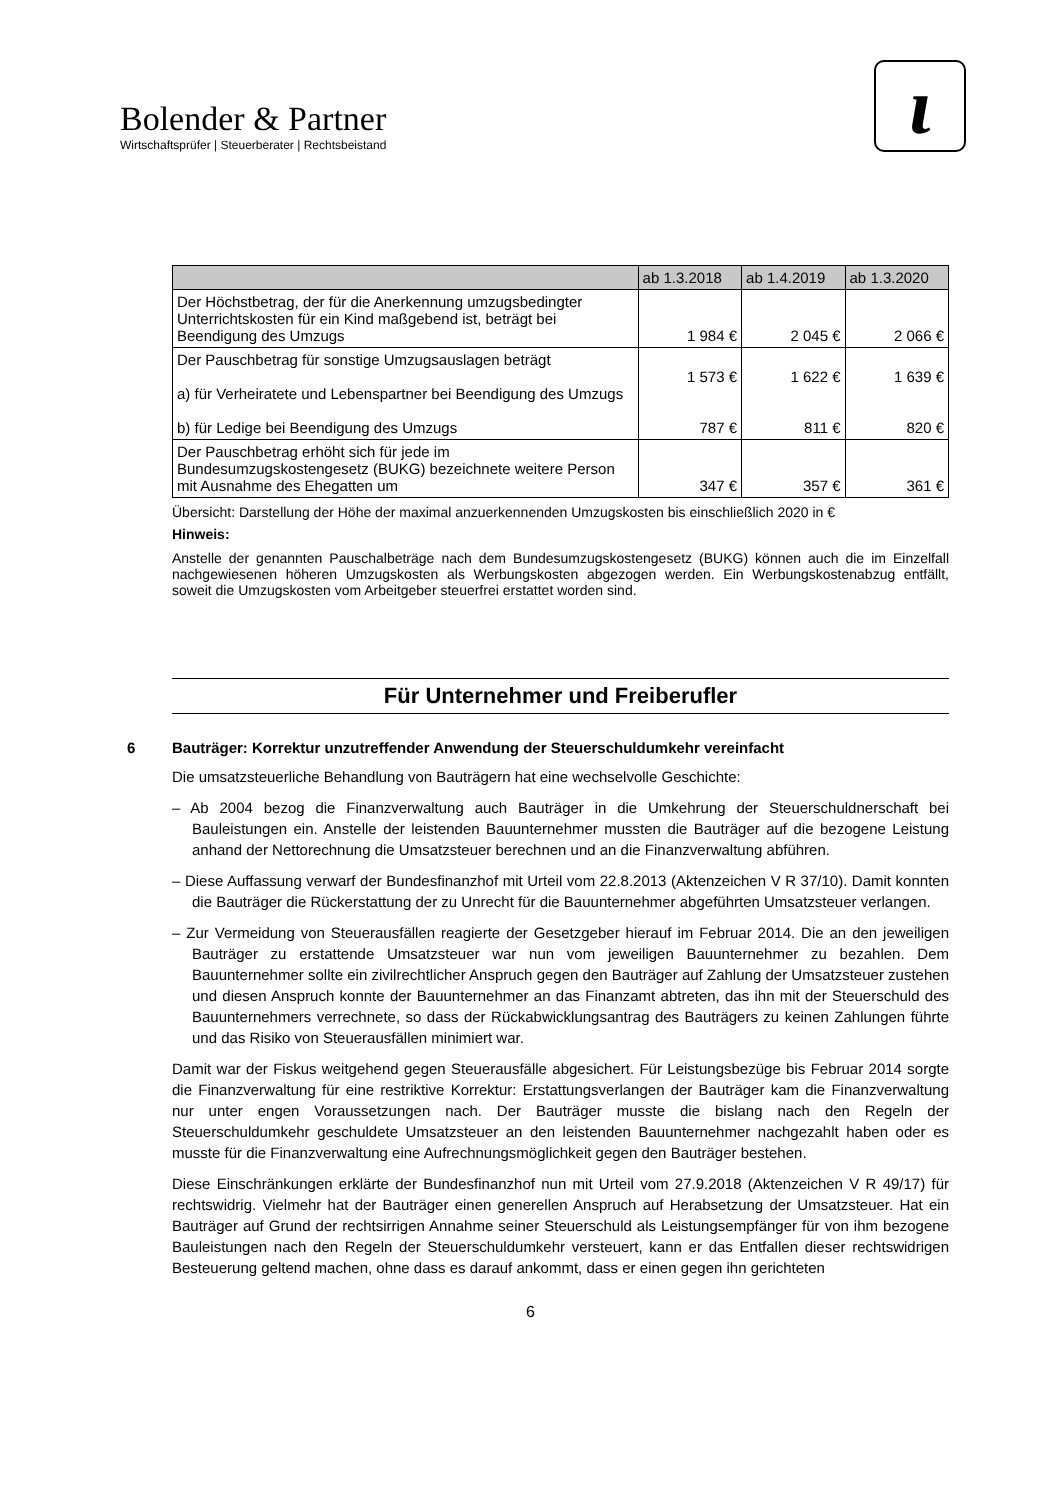Bolender & Partner
Wirtschaftsprüfer | Steuerberater | Rechtsbeistand
ɩ
| | ab 1.3.2018 | ab 1.4.2019 | ab 1.3.2020 |
| --- | --- | --- | --- |
| Der Höchstbetrag, der für die Anerkennung umzugsbedingter Unterrichtskosten für ein Kind maßgebend ist, beträgt bei Beendigung des Umzugs | 1 984 € | 2 045 € | 2 066 € |
| Der Pauschbetrag für sonstige Umzugsauslagen beträgt a) für Verheiratete und Lebenspartner bei Beendigung des Umzugs b) für Ledige bei Beendigung des Umzugs | 1 573 € 787 € | 1 622 € 811 € | 1 639 € 820 € |
| Der Pauschbetrag erhöht sich für jede im Bundesumzugskostengesetz (BUKG) bezeichnete weitere Person mit Ausnahme des Ehegatten um | 347 € | 357 € | 361 € |
Übersicht: Darstellung der Höhe der maximal anzuerkennenden Umzugskosten bis einschließlich 2020 in €
Hinweis:
Anstelle der genannten Pauschalbeträge nach dem Bundesumzugskostengesetz (BUKG) können auch die im Einzelfall nachgewiesenen höheren Umzugskosten als Werbungskosten abgezogen werden. Ein Werbungskostenabzug entfällt, soweit die Umzugskosten vom Arbeitgeber steuerfrei erstattet worden sind.
Für Unternehmer und Freiberufler
6 Bauträger: Korrektur unzutreffender Anwendung der Steuerschuldumkehr vereinfacht
Die umsatzsteuerliche Behandlung von Bauträgern hat eine wechselvolle Geschichte:
– Ab 2004 bezog die Finanzverwaltung auch Bauträger in die Umkehrung der Steuerschuldnerschaft bei Bauleistungen ein. Anstelle der leistenden Bauunternehmer mussten die Bauträger auf die bezogene Leistung anhand der Nettorechnung die Umsatzsteuer berechnen und an die Finanzverwaltung abführen.
– Diese Auffassung verwarf der Bundesfinanzhof mit Urteil vom 22.8.2013 (Aktenzeichen V R 37/10). Damit konnten die Bauträger die Rückerstattung der zu Unrecht für die Bauunternehmer abgeführten Umsatzsteuer verlangen.
– Zur Vermeidung von Steuerausfällen reagierte der Gesetzgeber hierauf im Februar 2014. Die an den jeweiligen Bauträger zu erstattende Umsatzsteuer war nun vom jeweiligen Bauunternehmer zu bezahlen. Dem Bauunternehmer sollte ein zivilrechtlicher Anspruch gegen den Bauträger auf Zahlung der Umsatzsteuer zustehen und diesen Anspruch konnte der Bauunternehmer an das Finanzamt abtreten, das ihn mit der Steuerschuld des Bauunternehmers verrechnete, so dass der Rückabwicklungsantrag des Bauträgers zu keinen Zahlungen führte und das Risiko von Steuerausfällen minimiert war.
Damit war der Fiskus weitgehend gegen Steuerausfälle abgesichert. Für Leistungsbezüge bis Februar 2014 sorgte die Finanzverwaltung für eine restriktive Korrektur: Erstattungsverlangen der Bauträger kam die Finanzverwaltung nur unter engen Voraussetzungen nach. Der Bauträger musste die bislang nach den Regeln der Steuerschuldumkehr geschuldete Umsatzsteuer an den leistenden Bauunternehmer nachgezahlt haben oder es musste für die Finanzverwaltung eine Aufrechnungsmöglichkeit gegen den Bauträger bestehen.
Diese Einschränkungen erklärte der Bundesfinanzhof nun mit Urteil vom 27.9.2018 (Aktenzeichen V R 49/17) für rechtswidrig. Vielmehr hat der Bauträger einen generellen Anspruch auf Herabsetzung der Umsatzsteuer. Hat ein Bauträger auf Grund der rechtsirrigen Annahme seiner Steuerschuld als Leistungsempfänger für von ihm bezogene Bauleistungen nach den Regeln der Steuerschuldumkehr versteuert, kann er das Entfallen dieser rechtswidrigen Besteuerung geltend machen, ohne dass es darauf ankommt, dass er einen gegen ihn gerichteten
6